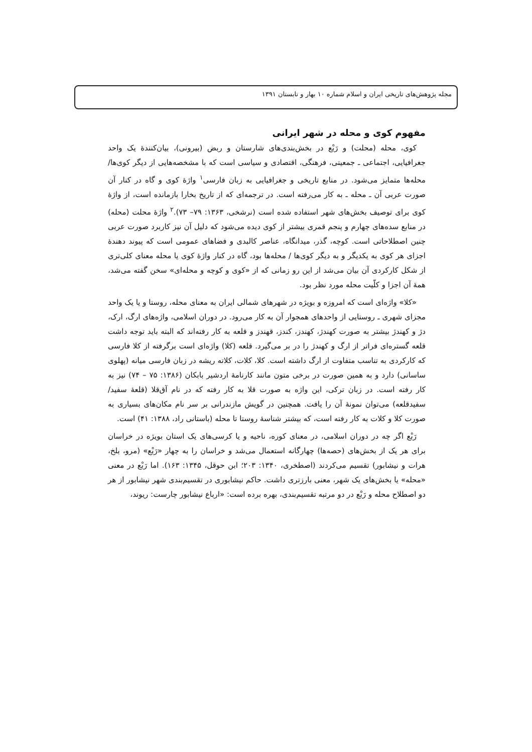مجله پژوهش‌های تاریخی ایران و اسلام شماره ۱۰ بهار و تابستان ۱۳۹۱
مفهوم کوی و محله در شهر ایرانی
کوی، محله (محلت) و رَبْع در بخش‌بندی‌های شارستان و ربض (بیرونی)، بیان‌کنندهٔ یک واحد جغرافیایی، اجتماعی ـ جمعیتی، فرهنگی، اقتصادی و سیاسی است که با مشخصه‌هایی از دیگر کوی‌ها/ محله‌ها متمایز می‌شود. در منابع تاریخی و جغرافیایی به زبان فارسی<sup>۱</sup> واژهٔ کوی و گاه در کنار آن صورت عربی آن ـ محله ـ به کار می‌رفته است. در ترجمه‌ای که از تاریخ بخارا بازمانده است، از واژهٔ کوی برای توصیف بخش‌های شهر استفاده شده است (نرشخی، ۱۳۶۳: ۷۹– ۷۳).<sup>۲</sup> واژهٔ محلت (محله) در منابع سده‌های چهارم و پنجم قمری بیشتر از کوی دیده می‌شود که دلیل آن نیز کاربرد صورت عربی چنین اصطلاحاتی است. کوچه، گذر، میدانگاه، عناصر کالبدی و فضاهای عمومی است که پیوند دهندهٔ اجزای هر کوی به یکدیگر و به دیگر کوی‌ها / محله‌ها بود، گاه در کنار واژهٔ کوی یا محله معنای کلی‌تری از شکل کارکردی آن بیان می‌شد از این رو زمانی که از «کوی و کوچه و محله‌ای» سخن گفته می‌شد، همهٔ آن اجزا و کلّیت محله مورد نظر بود.
«کلا» واژه‌ای است که امروزه و بویژه در شهرهای شمالی ایران به معنای محله، روستا و یا یک واحد مجزای شهری ـ روستایی از واحدهای همجوار آن به کار می‌رود. در دوران اسلامی، واژه‌های ارگ، ارک، دژ و کهندژ بیشتر به صورت کهندژ، کهندز، کندز، قهندز و قلعه به کار رفته‌اند که البته باید توجه داشت قلعه گستره‌ای فراتر از ارگ و کهندژ را در بر می‌گیرد. قلعه (کلا) واژه‌ای است برگرفته از کلا فارسی که کارکردی به تناسب متفاوت از ارگ داشته است. کلا، کلات، کلاته ریشه در زبان فارسی میانه (پهلوی ساسانی) دارد و به همین صورت در برخی متون مانند کارنامهٔ اردشیر بابکان (۱۳۸۶: ۷۵ – ۷۴) نیز به کار رفته است. در زبان ترکی، این واژه به صورت قلا به کار رفته که در نام آق‌قلا (قلعهٔ سفید/سفیدقلعه) می‌توان نمونهٔ آن را یافت. همچنین در گویش مازندرانی بر سر نام مکان‌های بسیاری به صورت کلا و کلات به کار رفته است، که بیشتر شناسهٔ روستا تا محله (باستانی راد، ۱۳۸۸: ۴۱) است.
رَبْع اگر چه در دوران اسلامی، در معنای کوره، ناحیه و یا کرسی‌های یک استان بویژه در خراسان برای هر یک از بخش‌های (حصه‌ها) چهارگانه استعمال می‌شد و خراسان را به چهار «رَبْع» (مرو، بلخ، هرات و نیشابور) تقسیم می‌کردند (اصطخری، ۱۳۴۰: ۲۰۳؛ ابن حوقل، ۱۳۴۵: ۱۶۳). اما رَبْع در معنی «محله» یا بخش‌های یک شهر، معنی بارزتری داشت. حاکم نیشابوری در تقسیم‌بندی شهر نیشابور از هر دو اصطلاح محله و رَبْع در دو مرتبه تقسیم‌بندی، بهره برده است: «ارباع نیشابور چارست: ریوند،